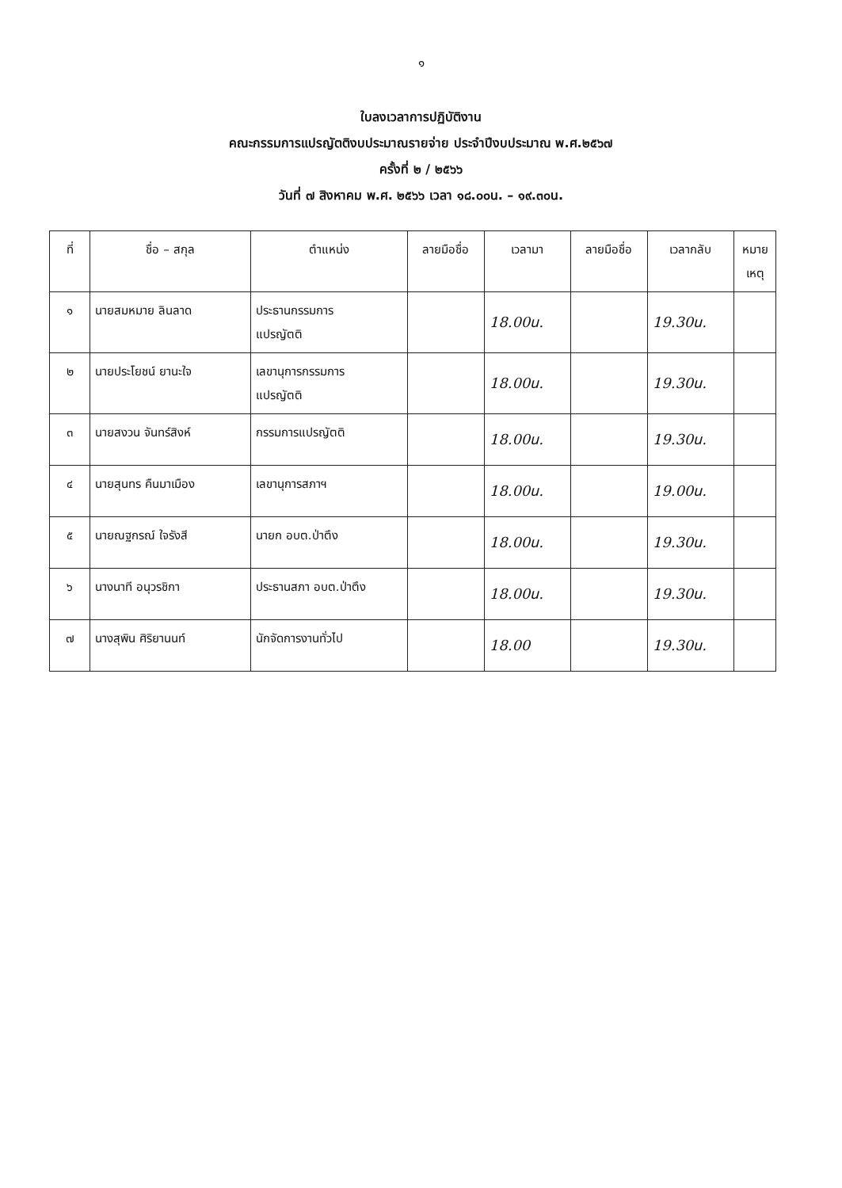๑
ใบลงเวลาการปฏิบัติงาน
คณะกรรมการแปรญัตติงบประมาณรายจ่าย ประจำปีงบประมาณ พ.ศ.๒๕๖๗
ครั้งที่ ๒ / ๒๕๖๖
วันที่ ๗ สิงหาคม พ.ศ. ๒๕๖๖ เวลา ๑๘.๐๐น. – ๑๙.๓๐น.
| ที่ | ชื่อ – สกุล | ตำแหน่ง | ลายมือชื่อ | เวลามา | ลายมือชื่อ | เวลากลับ | หมาย เหตุ |
| --- | --- | --- | --- | --- | --- | --- | --- |
| ๑ | นายสมหมาย ลินลาด | ประธานกรรมการ แปรญัตติ | | 18.00น. | | 19.30น. | |
| ๒ | นายประโยชน์ ยานะใจ | เลขานุการกรรมการ แปรญัตติ | | 18.00น. | | 19.30น. | |
| ๓ | นายสงวน จันทร์สิงห์ | กรรมการแปรญัตติ | | 18.00น. | | 19.30น. | |
| ๔ | นายสุนทร คืนมาเมือง | เลขานุการสภาฯ | | 18.00น. | | 19.00น. | |
| ๕ | นายณฐกรณ์ ใจรังสี | นายก อบต.ป่าตึง | | 18.00น. | | 19.30น. | |
| ๖ | นางนาที อนุวรชิกา | ประธานสภา อบต.ป่าตึง | | 18.00น. | | 19.30น. | |
| ๗ | นางสุพิน ศิริยานนท์ | นักจัดการงานทั่วไป | | 18.00 | | 19.30น. | |